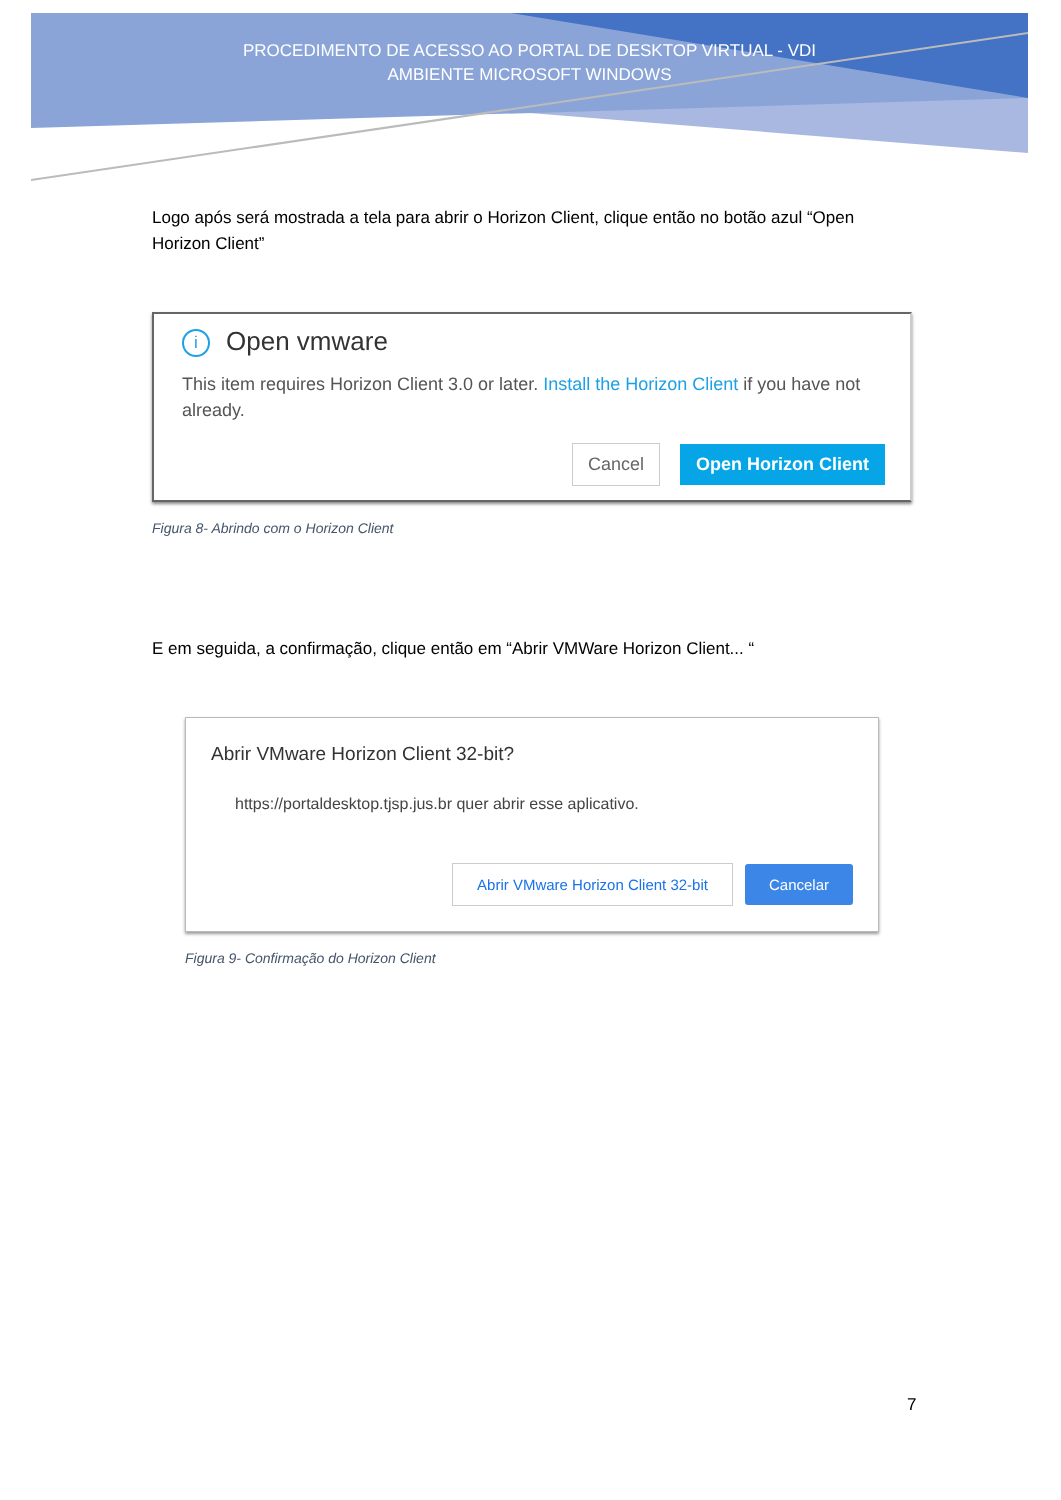PROCEDIMENTO DE ACESSO AO PORTAL DE DESKTOP VIRTUAL - VDI AMBIENTE MICROSOFT WINDOWS
Logo após será mostrada a tela para abrir o Horizon Client, clique então no botão azul “Open Horizon Client”
i Open vmware
This item requires Horizon Client 3.0 or later. Install the Horizon Client if you have not already.
Cancel Open Horizon Client
Figura 8- Abrindo com o Horizon Client
E em seguida, a confirmação, clique então em “Abrir VMWare Horizon Client... “
Abrir VMware Horizon Client 32-bit?
https://portaldesktop.tjsp.jus.br quer abrir esse aplicativo.
Abrir VMware Horizon Client 32-bit Cancelar
Figura 9- Confirmação do Horizon Client
7